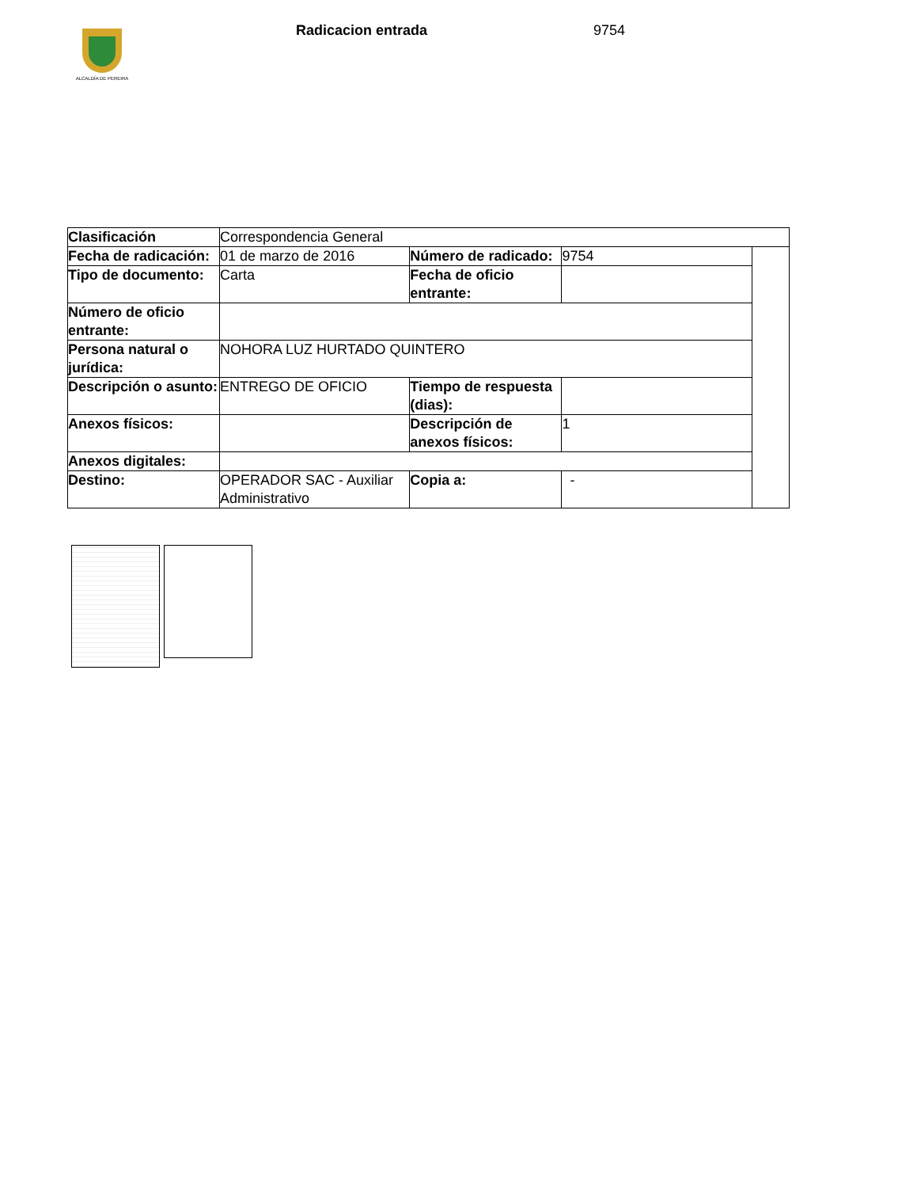ALCALDÍA DE PEREIRA
Radicacion entrada 9754
| Clasificación | Correspondencia General | | | |
| Fecha de radicación: | 01 de marzo de 2016 | Número de radicado: | 9754 | |
| Tipo de documento: | Carta | Fecha de oficio entrante: | | |
| Número de oficio entrante: | | | | |
| Persona natural o jurídica: | NOHORA LUZ HURTADO QUINTERO | | | |
| Descripción o asunto: | ENTREGO DE OFICIO | Tiempo de respuesta (dias): | | |
| Anexos físicos: | | Descripción de anexos físicos: | 1 | |
| Anexos digitales: | | | | |
| Destino: | OPERADOR SAC - Auxiliar Administrativo | Copia a: | - | |